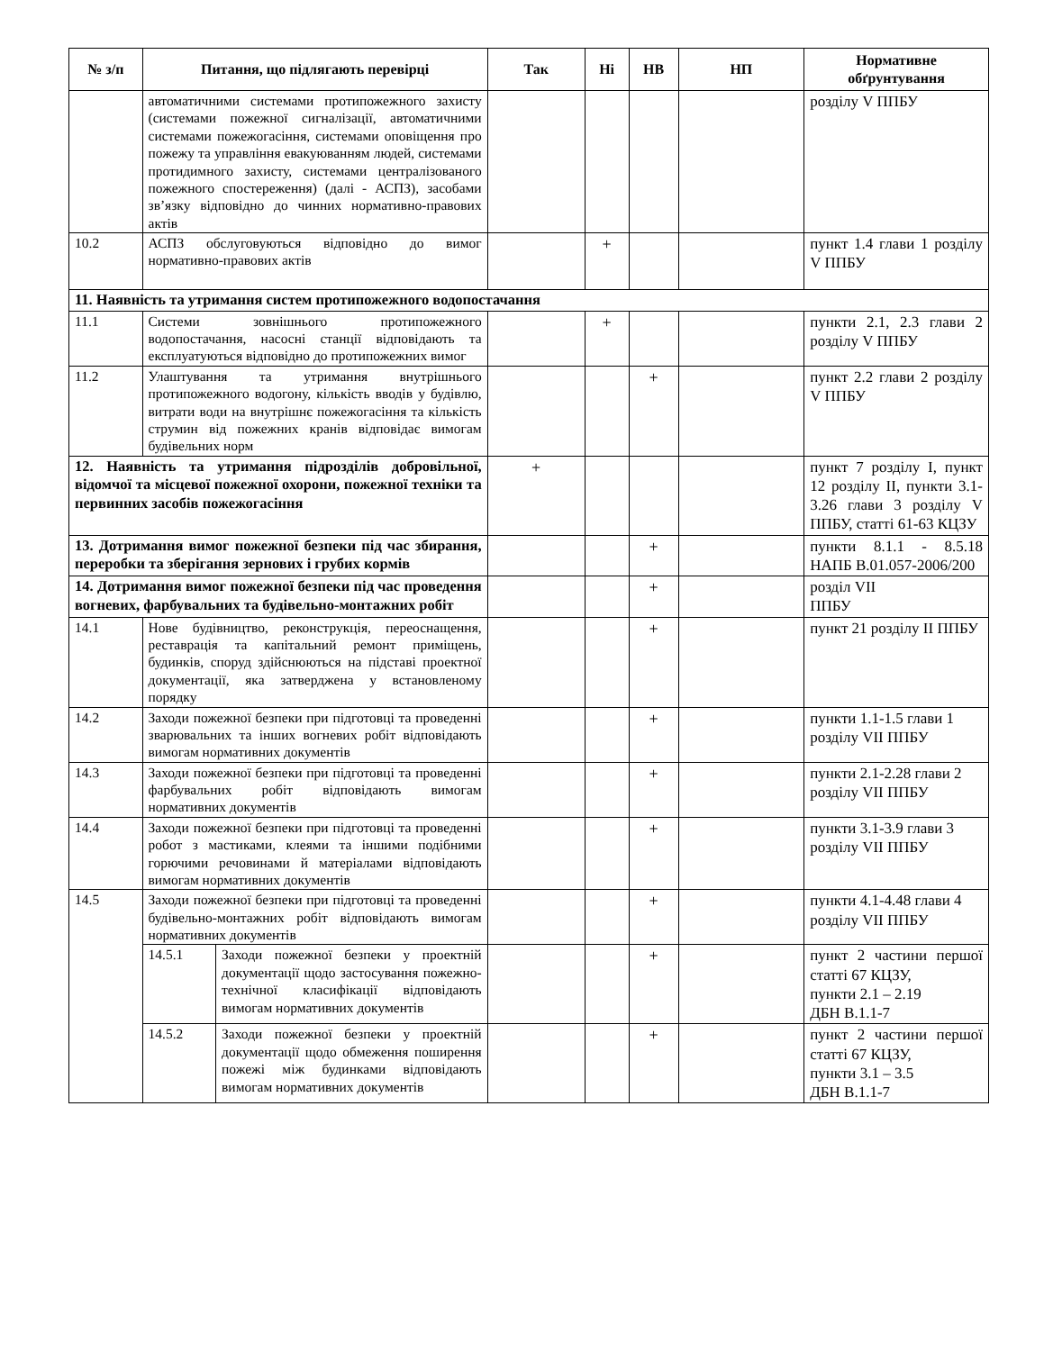| № з/п | Питання, що підлягають перевірці | | Так | Ні | НВ | НП | Нормативне обґрунтування |
| --- | --- | --- | --- | --- | --- | --- | --- |
| | автоматичними системами протипожежного захисту (системами пожежної сигналізації, автоматичними системами пожежогасіння, системами оповіщення про пожежу та управління евакуюванням людей, системами протидимного захисту, системами централізованого пожежного спостереження) (далі - АСПЗ), засобами зв’язку відповідно до чинних нормативно-правових актів | | | | | | розділу V ППБУ |
| 10.2 | АСПЗ обслуговуються відповідно до вимог нормативно-правових актів | | | + | | | пункт 1.4 глави 1 розділу V ППБУ |
| 11. Наявність та утримання систем протипожежного водопостачання | | | | | | | |
| 11.1 | Системи зовнішнього протипожежного водопостачання, насосні станції відповідають та експлуатуються відповідно до протипожежних вимог | | | + | | | пункти 2.1, 2.3 глави 2 розділу V ППБУ |
| 11.2 | Улаштування та утримання внутрішнього протипожежного водогону, кількість вводів у будівлю, витрати води на внутрішнє пожежогасіння та кількість струмин від пожежних кранів відповідає вимогам будівельних норм | | | | + | | пункт 2.2 глави 2 розділу V ППБУ |
| 12. Наявність та утримання підрозділів добровільної, відомчої та місцевої пожежної охорони, пожежної техніки та первинних засобів пожежогасіння | | | + | | | | пункт 7 розділу I, пункт 12 розділу II, пункти 3.1-3.26 глави 3 розділу V ППБУ, статті 61-63 КЦЗУ |
| 13. Дотримання вимог пожежної безпеки під час збирання, переробки та зберігання зернових і грубих кормів | | | | | + | | пункти 8.1.1 - 8.5.18 НАПБ В.01.057-2006/200 |
| 14. Дотримання вимог пожежної безпеки під час проведення вогневих, фарбувальних та будівельно-монтажних робіт | | | | | + | | розділ VII ППБУ |
| 14.1 | Нове будівництво, реконструкція, переоснащення, реставрація та капітальний ремонт приміщень, будинків, споруд здійснюються на підставі проектної документації, яка затверджена у встановленому порядку | | | | + | | пункт 21 розділу II ППБУ |
| 14.2 | Заходи пожежної безпеки при підготовці та проведенні зварювальних та інших вогневих робіт відповідають вимогам нормативних документів | | | | + | | пункти 1.1-1.5 глави 1 розділу VII ППБУ |
| 14.3 | Заходи пожежної безпеки при підготовці та проведенні фарбувальних робіт відповідають вимогам нормативних документів | | | | + | | пункти 2.1-2.28 глави 2 розділу VII ППБУ |
| 14.4 | Заходи пожежної безпеки при підготовці та проведенні робот з мастиками, клеями та іншими подібними горючими речовинами й матеріалами відповідають вимогам нормативних документів | | | | + | | пункти 3.1-3.9 глави 3 розділу VII ППБУ |
| 14.5 | Заходи пожежної безпеки при підготовці та проведенні будівельно-монтажних робіт відповідають вимогам нормативних документів | | | | + | | пункти 4.1-4.48 глави 4 розділу VII ППБУ |
| | 14.5.1 | Заходи пожежної безпеки у проектній документації щодо застосування пожежно-технічної класифікації відповідають вимогам нормативних документів | | | + | | пункт 2 частини першої статті 67 КЦЗУ, пункти 2.1 – 2.19 ДБН В.1.1-7 |
| | 14.5.2 | Заходи пожежної безпеки у проектній документації щодо обмеження поширення пожежі між будинками відповідають вимогам нормативних документів | | | + | | пункт 2 частини першої статті 67 КЦЗУ, пункти 3.1 – 3.5 ДБН В.1.1-7 |